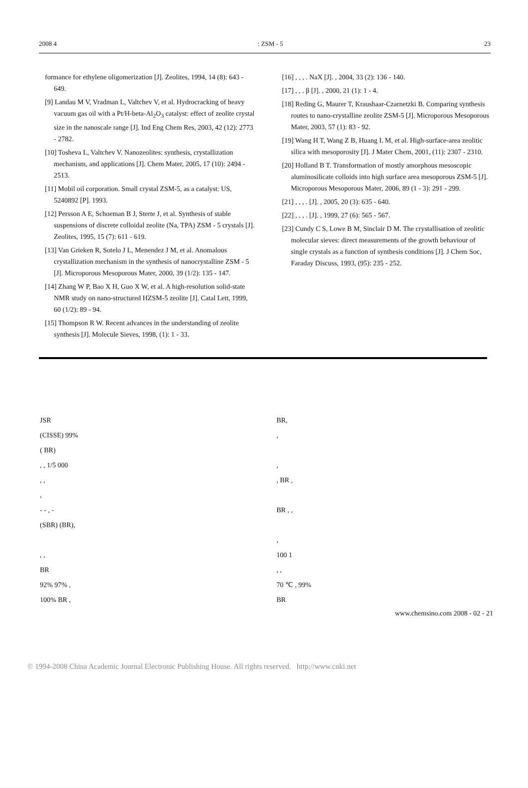2008 4: ZSM - 5 23
formance for ethylene oligomerization [J]. Zeolites, 1994, 14 (8): 643 - 649.
[9] Landau M V, Vradman L, Valtchev V, et al. Hydrocracking of heavy vacuum gas oil with a Pt/H-beta-Al<sub>2</sub>O<sub>3</sub> catalyst: effect of zeolite crystal size in the nanoscale range [J]. Ind Eng Chem Res, 2003, 42 (12): 2773 - 2782.
[10] Tosheva L, Valtchev V. Nanozeolites: synthesis, crystallization mechanism, and applications [J]. Chem Mater, 2005, 17 (10): 2494 - 2513.
[11] Mobil oil corporation. Small crystal ZSM-5, as a catalyst: US, 5240892 [P]. 1993.
[12] Persson A E, Schoeman B J, Sterte J, et al. Synthesis of stable suspensions of discrete colloidal zeolite (Na, TPA) ZSM - 5 crystals [J]. Zeolites, 1995, 15 (7): 611 - 619.
[13] Van Grieken R, Sotelo J L, Menendez J M, et al. Anomalous crystallization mechanism in the synthesis of nanocrystalline ZSM - 5 [J]. Microporous Mesoporous Mater, 2000, 39 (1/2): 135 - 147.
[14] Zhang W P, Bao X H, Guo X W, et al. A high-resolution solid-state NMR study on nano-structured HZSM-5 zeolite [J]. Catal Lett, 1999, 60 (1/2): 89 - 94.
[15] Thompson R W. Recent advances in the understanding of zeolite synthesis [J]. Molecule Sieves, 1998, (1): 1 - 33.
[16] , , , . NaX [J]. , 2004, 33 (2): 136 - 140.
[17] , , . β [J]. , 2000, 21 (1): 1 - 4.
[18] Reding G, Maurer T, Kraushaar-Czarnetzki B. Comparing synthesis routes to nano-crystalline zeolite ZSM-5 [J]. Microporous Mesoporous Mater, 2003, 57 (1): 83 - 92.
[19] Wang H T, Wang Z B, Huang L M, et al. High-surface-area zeolitic silica with mesoporosity [J]. J Mater Chem, 2001, (11): 2307 - 2310.
[20] Holland B T. Transformation of mostly amorphous mesoscopic aluminosilicate colloids into high surface area mesoporous ZSM-5 [J]. Microporous Mesoporous Mater, 2006, 89 (1 - 3): 291 - 299.
[21] , , , . [J]. , 2005, 20 (3): 635 - 640.
[22] , , , . [J]. , 1999, 27 (6): 565 - 567.
[23] Cundy C S, Lowe B M, Sinclair D M. The crystallisation of zeolitic molecular sieves: direct measurements of the growth behaviour of single crystals as a function of synthesis conditions [J]. J Chem Soc, Faraday Discuss, 1993, (95): 235 - 252.
JSR
(CISSE) 99%
( BR)
, , 1/5 000
, ,
,
- - , -
(SBR) (BR),
, ,
BR
92% 97% ,
100% BR ,
BR,
,
,
, BR ,
BR , ,
,
100 1
, ,
70 ℃ , 99%
BR
www.chemsino.com 2008 - 02 - 21
© 1994-2008 China Academic Journal Electronic Publishing House. All rights reserved. http://www.cnki.net